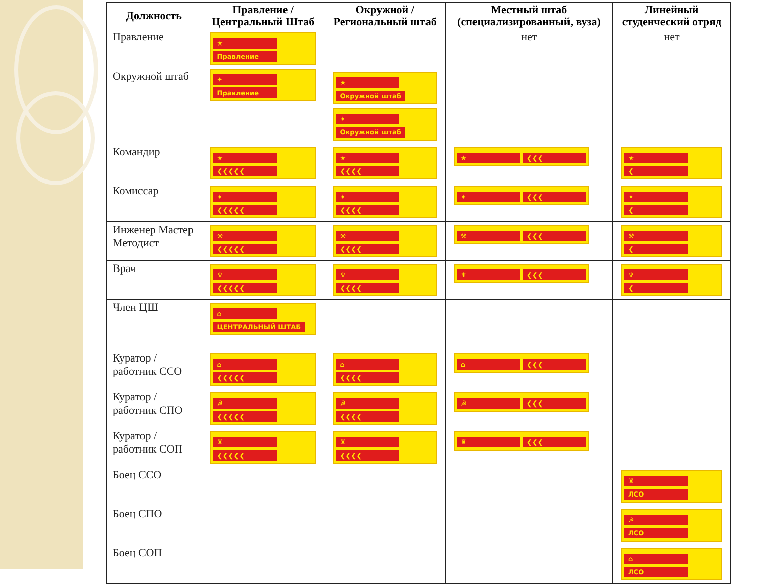| Должность | Правление / Центральный Штаб | Окружной / Региональный штаб | Местный штаб (специализированный, вуза) | Линейный студенческий отряд |
| --- | --- | --- | --- | --- |
| Правление Окружной штаб | ★ Правление ✦ Правление | ★ Окружной штаб ✦ Окружной штаб | нет | нет |
| Командир | ★ ❮❮❮❮❮ | ★ ❮❮❮❮ | ★ ❮❮❮ | ★ ❮ |
| Комиссар | ✦ ❮❮❮❮❮ | ✦ ❮❮❮❮ | ✦ ❮❮❮ | ✦ ❮ |
| Инженер Мастер Методист | ⚒ ❮❮❮❮❮ | ⚒ ❮❮❮❮ | ⚒ ❮❮❮ | ⚒ ❮ |
| Врач | ♆ ❮❮❮❮❮ | ♆ ❮❮❮❮ | ♆ ❮❮❮ | ♆ ❮ |
| Член ЦШ | ⌂ ЦЕНТРАЛЬНЫЙ ШТАБ | | | |
| Куратор / работник ССО | ⌂ ❮❮❮❮❮ | ⌂ ❮❮❮❮ | ⌂ ❮❮❮ | |
| Куратор / работник СПО | ☭ ❮❮❮❮❮ | ☭ ❮❮❮❮ | ☭ ❮❮❮ | |
| Куратор / работник СОП | ♜ ❮❮❮❮❮ | ♜ ❮❮❮❮ | ♜ ❮❮❮ | |
| Боец ССО | | | | ♜ ЛСО |
| Боец СПО | | | | ☭ ЛСО |
| Боец СОП | | | | ⌂ ЛСО |